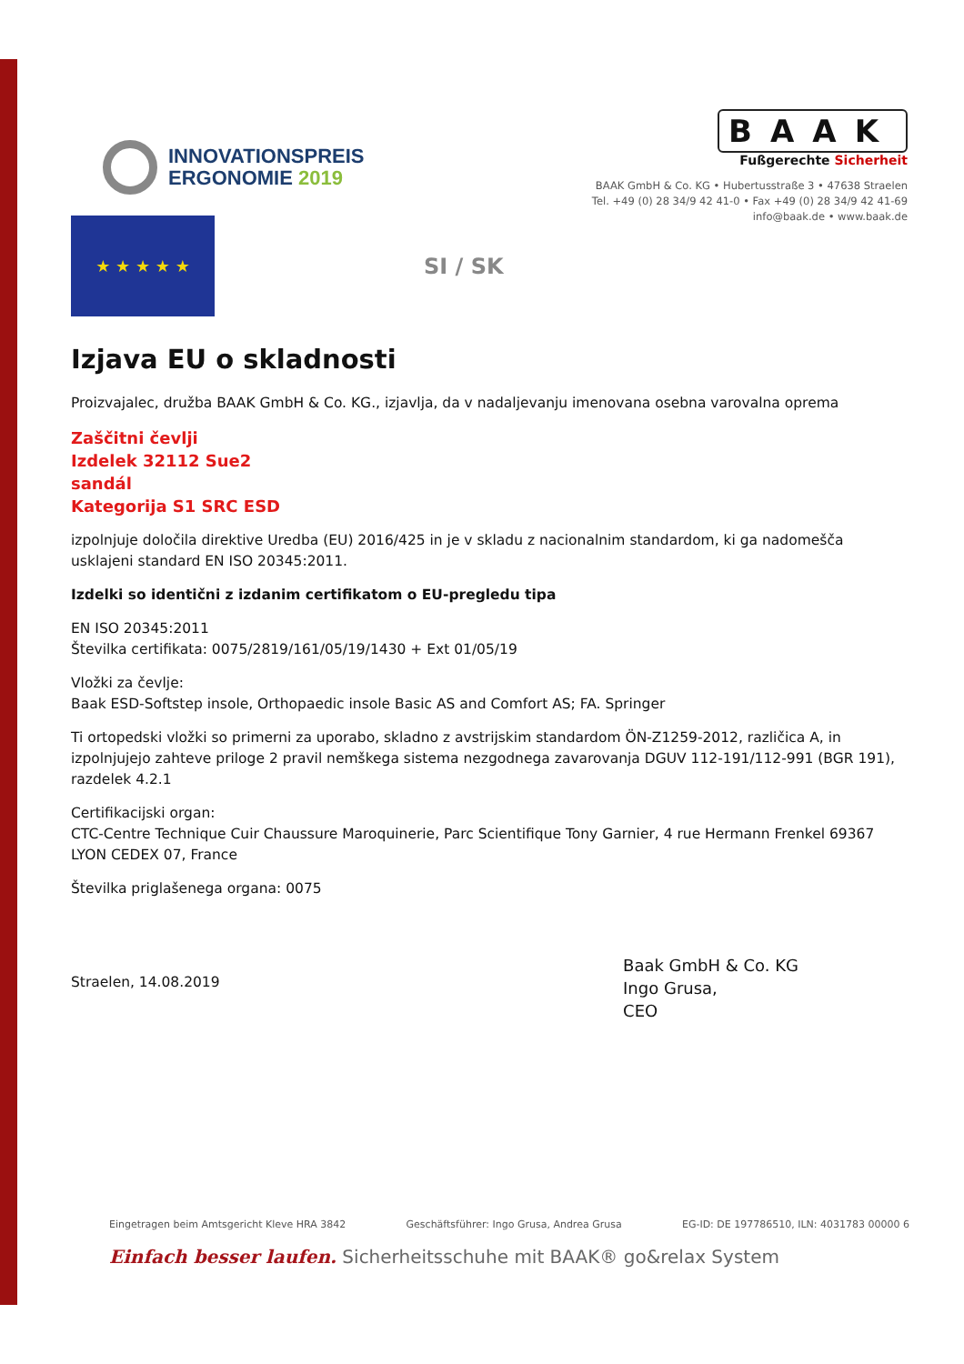INNOVATIONSPREIS
ERGONOMIE 2019
BAAK
Fußgerechte Sicherheit
BAAK GmbH & Co. KG • Hubertusstraße 3 • 47638 Straelen
Tel. +49 (0) 28 34/9 42 41-0 • Fax +49 (0) 28 34/9 42 41-69
info@baak.de • www.baak.de
★ ★ ★ ★ ★
SI / SK
Izjava EU o skladnosti
Proizvajalec, družba BAAK GmbH & Co. KG., izjavlja, da v nadaljevanju imenovana osebna varovalna oprema
Zaščitni čevlji
Izdelek 32112 Sue2
sandál
Kategorija S1 SRC ESD
izpolnjuje določila direktive Uredba (EU) 2016/425 in je v skladu z nacionalnim standardom, ki ga nadomešča usklajeni standard EN ISO 20345:2011.
Izdelki so identični z izdanim certifikatom o EU-pregledu tipa
EN ISO 20345:2011
Številka certifikata: 0075/2819/161/05/19/1430 + Ext 01/05/19
Vložki za čevlje:
Baak ESD-Softstep insole, Orthopaedic insole Basic AS and Comfort AS; FA. Springer
Ti ortopedski vložki so primerni za uporabo, skladno z avstrijskim standardom ÖN-Z1259-2012, različica A, in izpolnjujejo zahteve priloge 2 pravil nemškega sistema nezgodnega zavarovanja DGUV 112-191/112-991 (BGR 191), razdelek 4.2.1
Certifikacijski organ:
CTC-Centre Technique Cuir Chaussure Maroquinerie, Parc Scientifique Tony Garnier, 4 rue Hermann Frenkel 69367 LYON CEDEX 07, France
Številka priglašenega organa: 0075
Straelen, 14.08.2019
Baak GmbH & Co. KG
Ingo Grusa,
CEO
Eingetragen beim Amtsgericht Kleve HRA 3842 Geschäftsführer: Ingo Grusa, Andrea Grusa EG-ID: DE 197786510, ILN: 4031783 00000 6
Einfach besser laufen. Sicherheitsschuhe mit BAAK® go&relax System